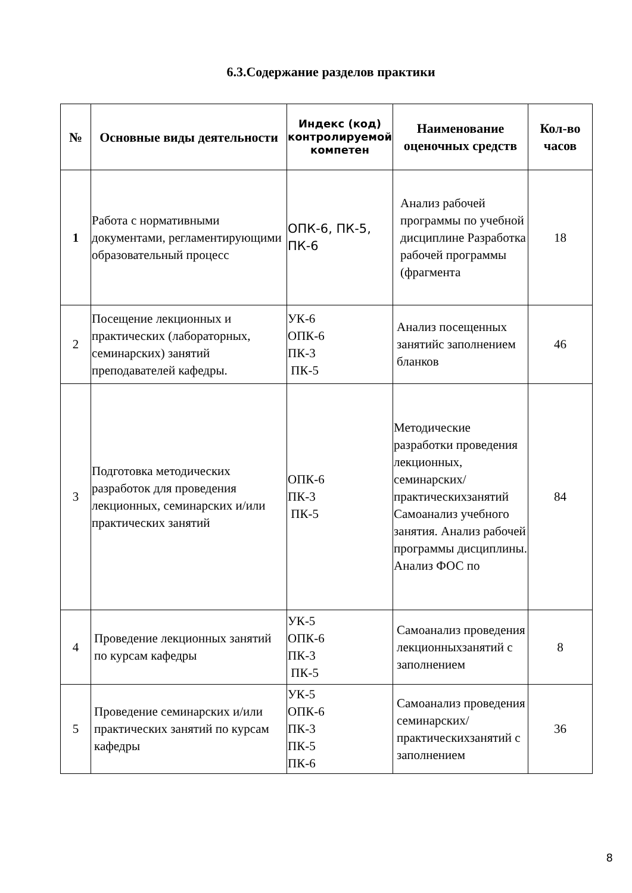6.3.Содержание разделов практики
| № | Основные виды деятельности | Индекс (код) контролируемой компетен | Наименование оценочных средств | Кол-во часов |
| --- | --- | --- | --- | --- |
| 1 | Работа с нормативными документами, регламентирующими образовательный процесс | ОПК-6, ПК-5, ПК-6 | Анализ рабочей программы по учебной дисциплине Разработка рабочей программы (фрагмента | 18 |
| 2 | Посещение лекционных и практических (лабораторных, семинарских) занятий преподавателей кафедры. | УК-6 ОПК-6 ПК-3 ПК-5 | Анализ посещенных занятийс заполнением бланков | 46 |
| 3 | Подготовка методических разработок для проведения лекционных, семинарских и/или практических занятий | ОПК-6 ПК-3 ПК-5 | Методические разработки проведения лекционных, семинарских/ практическихзанятий Самоанализ учебного занятия. Анализ рабочей программы дисциплины. Анализ ФОС по | 84 |
| 4 | Проведение лекционных занятий по курсам кафедры | УК-5 ОПК-6 ПК-3 ПК-5 | Самоанализ проведения лекционныхзанятий с заполнением | 8 |
| 5 | Проведение семинарских и/или практических занятий по курсам кафедры | УК-5 ОПК-6 ПК-3 ПК-5 ПК-6 | Самоанализ проведения семинарских/ практическихзанятий с заполнением | 36 |
8